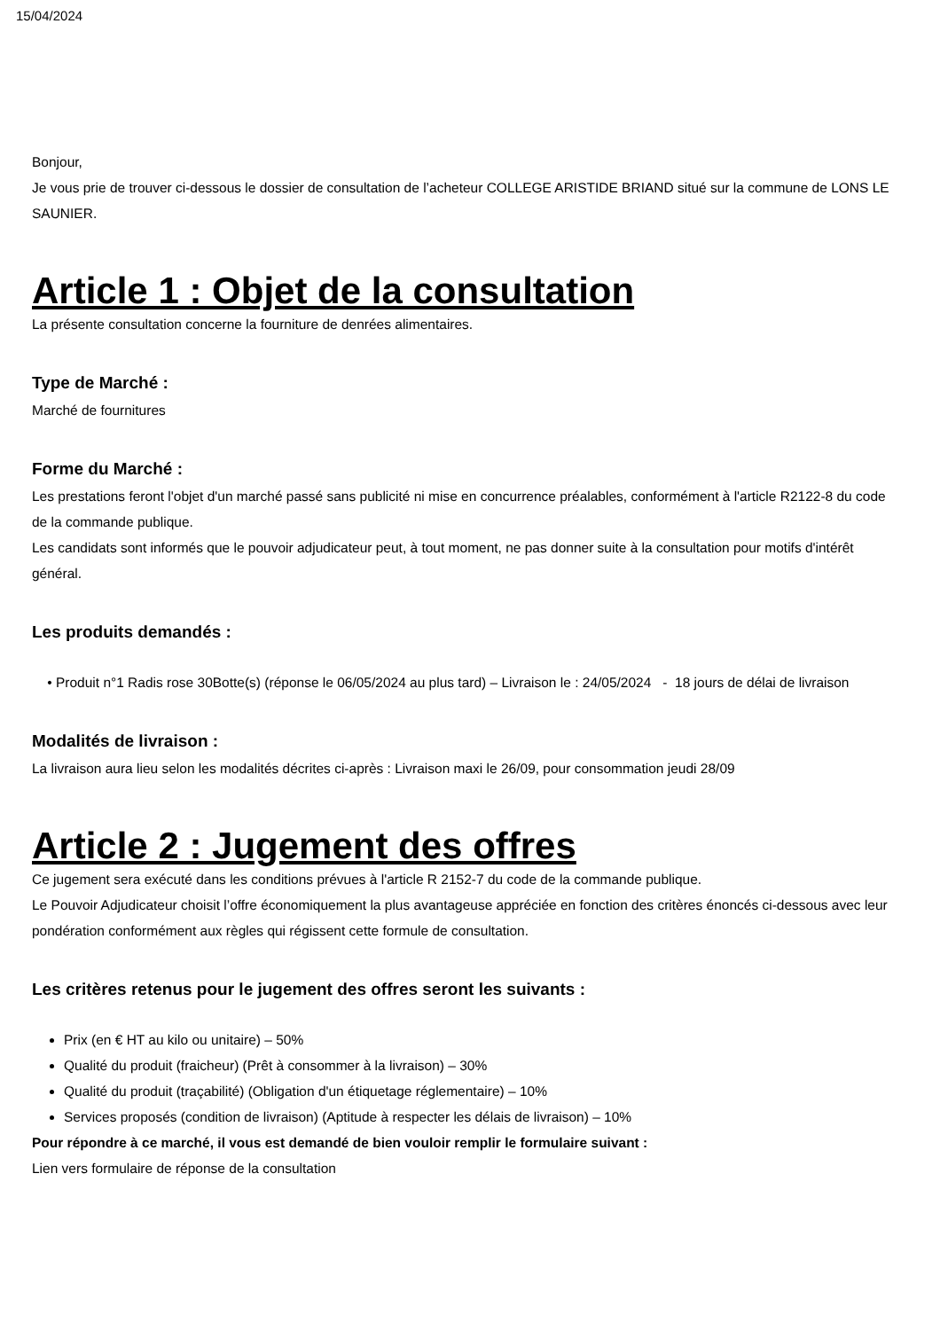15/04/2024
Bonjour,
Je vous prie de trouver ci-dessous le dossier de consultation de l’acheteur COLLEGE ARISTIDE BRIAND situé sur la commune de LONS LE SAUNIER.
Article 1 : Objet de la consultation
La présente consultation concerne la fourniture de denrées alimentaires.
Type de Marché :
Marché de fournitures
Forme du Marché :
Les prestations feront l'objet d'un marché passé sans publicité ni mise en concurrence préalables, conformément à l'article R2122-8 du code de la commande publique.
Les candidats sont informés que le pouvoir adjudicateur peut, à tout moment, ne pas donner suite à la consultation pour motifs d'intérêt général.
Les produits demandés :
• Produit n°1 Radis rose 30Botte(s) (réponse le 06/05/2024 au plus tard) – Livraison le : 24/05/2024 - 18 jours de délai de livraison
Modalités de livraison :
La livraison aura lieu selon les modalités décrites ci-après : Livraison maxi le 26/09, pour consommation jeudi 28/09
Article 2 : Jugement des offres
Ce jugement sera exécuté dans les conditions prévues à l'article R 2152-7 du code de la commande publique.
Le Pouvoir Adjudicateur choisit l’offre économiquement la plus avantageuse appréciée en fonction des critères énoncés ci-dessous avec leur pondération conformément aux règles qui régissent cette formule de consultation.
Les critères retenus pour le jugement des offres seront les suivants :
Prix (en € HT au kilo ou unitaire) – 50%
Qualité du produit (fraicheur) (Prêt à consommer à la livraison) – 30%
Qualité du produit (traçabilité) (Obligation d'un étiquetage réglementaire) – 10%
Services proposés (condition de livraison) (Aptitude à respecter les délais de livraison) – 10%
Pour répondre à ce marché, il vous est demandé de bien vouloir remplir le formulaire suivant :
Lien vers formulaire de réponse de la consultation